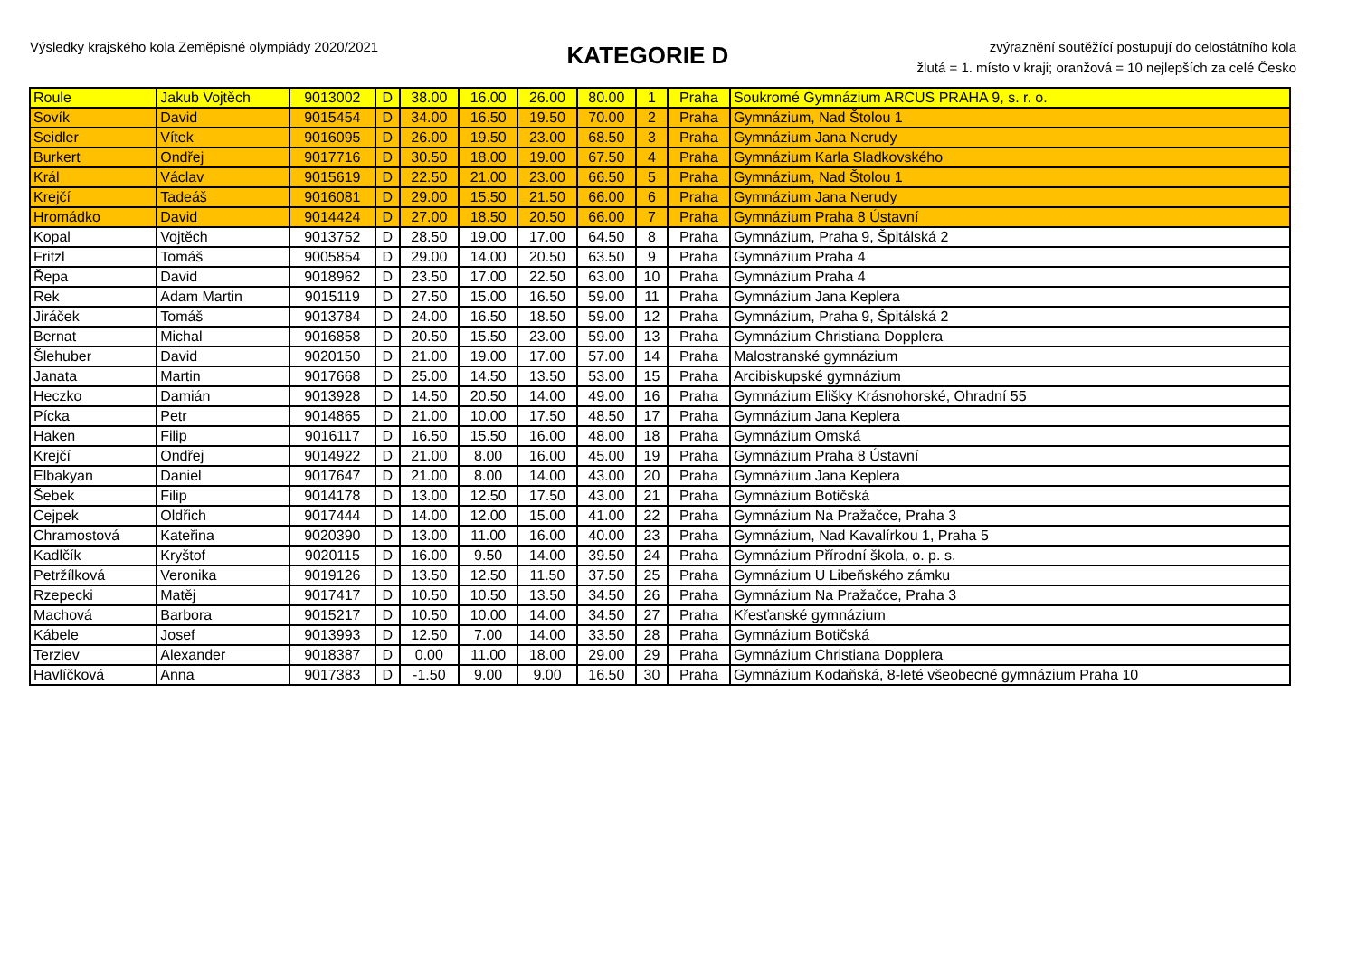Výsledky krajského kola Zeměpisné olympiády 2020/2021
KATEGORIE D
zvýraznění soutěžící postupují do celostátního kola
žlutá = 1. místo v kraji; oranžová = 10 nejlepších za celé Česko
| Roule | Jakub Vojtěch | 9013002 | D | 38.00 | 16.00 | 26.00 | 80.00 | 1 | Praha | Soukromé Gymnázium ARCUS PRAHA 9, s. r. o. |
| Sovík | David | 9015454 | D | 34.00 | 16.50 | 19.50 | 70.00 | 2 | Praha | Gymnázium, Nad Štolou 1 |
| Seidler | Vítek | 9016095 | D | 26.00 | 19.50 | 23.00 | 68.50 | 3 | Praha | Gymnázium Jana Nerudy |
| Burkert | Ondřej | 9017716 | D | 30.50 | 18.00 | 19.00 | 67.50 | 4 | Praha | Gymnázium Karla Sladkovského |
| Král | Václav | 9015619 | D | 22.50 | 21.00 | 23.00 | 66.50 | 5 | Praha | Gymnázium, Nad Štolou 1 |
| Krejčí | Tadeáš | 9016081 | D | 29.00 | 15.50 | 21.50 | 66.00 | 6 | Praha | Gymnázium Jana Nerudy |
| Hromádko | David | 9014424 | D | 27.00 | 18.50 | 20.50 | 66.00 | 7 | Praha | Gymnázium Praha 8 Ústavní |
| Kopal | Vojtěch | 9013752 | D | 28.50 | 19.00 | 17.00 | 64.50 | 8 | Praha | Gymnázium, Praha 9, Špitálská 2 |
| Fritzl | Tomáš | 9005854 | D | 29.00 | 14.00 | 20.50 | 63.50 | 9 | Praha | Gymnázium Praha 4 |
| Řepa | David | 9018962 | D | 23.50 | 17.00 | 22.50 | 63.00 | 10 | Praha | Gymnázium Praha 4 |
| Rek | Adam Martin | 9015119 | D | 27.50 | 15.00 | 16.50 | 59.00 | 11 | Praha | Gymnázium Jana Keplera |
| Jiráček | Tomáš | 9013784 | D | 24.00 | 16.50 | 18.50 | 59.00 | 12 | Praha | Gymnázium, Praha 9, Špitálská 2 |
| Bernat | Michal | 9016858 | D | 20.50 | 15.50 | 23.00 | 59.00 | 13 | Praha | Gymnázium Christiana Dopplera |
| Šlehuber | David | 9020150 | D | 21.00 | 19.00 | 17.00 | 57.00 | 14 | Praha | Malostranské gymnázium |
| Janata | Martin | 9017668 | D | 25.00 | 14.50 | 13.50 | 53.00 | 15 | Praha | Arcibiskupské gymnázium |
| Heczko | Damián | 9013928 | D | 14.50 | 20.50 | 14.00 | 49.00 | 16 | Praha | Gymnázium Elišky Krásnohorské, Ohradní 55 |
| Pícka | Petr | 9014865 | D | 21.00 | 10.00 | 17.50 | 48.50 | 17 | Praha | Gymnázium Jana Keplera |
| Haken | Filip | 9016117 | D | 16.50 | 15.50 | 16.00 | 48.00 | 18 | Praha | Gymnázium Omská |
| Krejčí | Ondřej | 9014922 | D | 21.00 | 8.00 | 16.00 | 45.00 | 19 | Praha | Gymnázium Praha 8 Ústavní |
| Elbakyan | Daniel | 9017647 | D | 21.00 | 8.00 | 14.00 | 43.00 | 20 | Praha | Gymnázium Jana Keplera |
| Šebek | Filip | 9014178 | D | 13.00 | 12.50 | 17.50 | 43.00 | 21 | Praha | Gymnázium Botičská |
| Cejpek | Oldřich | 9017444 | D | 14.00 | 12.00 | 15.00 | 41.00 | 22 | Praha | Gymnázium Na Pražačce, Praha 3 |
| Chramostová | Kateřina | 9020390 | D | 13.00 | 11.00 | 16.00 | 40.00 | 23 | Praha | Gymnázium, Nad Kavalírkou 1, Praha 5 |
| Kadlčík | Kryštof | 9020115 | D | 16.00 | 9.50 | 14.00 | 39.50 | 24 | Praha | Gymnázium Přírodní škola, o. p. s. |
| Petržílková | Veronika | 9019126 | D | 13.50 | 12.50 | 11.50 | 37.50 | 25 | Praha | Gymnázium U Libeňského zámku |
| Rzepecki | Matěj | 9017417 | D | 10.50 | 10.50 | 13.50 | 34.50 | 26 | Praha | Gymnázium Na Pražačce, Praha 3 |
| Machová | Barbora | 9015217 | D | 10.50 | 10.00 | 14.00 | 34.50 | 27 | Praha | Křesťanské gymnázium |
| Kábele | Josef | 9013993 | D | 12.50 | 7.00 | 14.00 | 33.50 | 28 | Praha | Gymnázium Botičská |
| Terziev | Alexander | 9018387 | D | 0.00 | 11.00 | 18.00 | 29.00 | 29 | Praha | Gymnázium Christiana Dopplera |
| Havlíčková | Anna | 9017383 | D | -1.50 | 9.00 | 9.00 | 16.50 | 30 | Praha | Gymnázium Kodaňská, 8-leté všeobecné gymnázium Praha 10 |